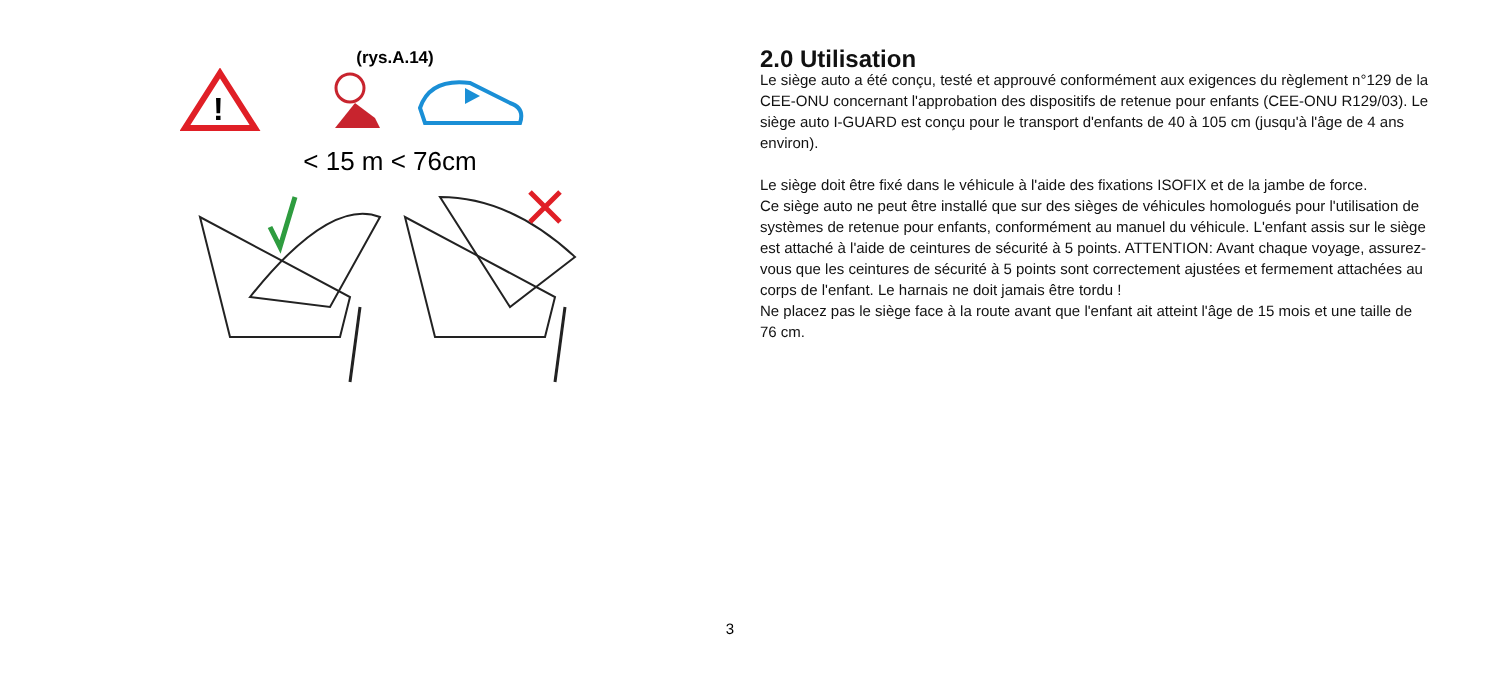(rys.A.14)
!
< 15 m < 76cm
2.0 Utilisation
Le siège auto a été conçu, testé et approuvé conformément aux exigences du règlement n°129 de la CEE-ONU concernant l'approbation des dispositifs de retenue pour enfants (CEE-ONU R129/03). Le siège auto I-GUARD est conçu pour le transport d'enfants de 40 à 105 cm (jusqu'à l'âge de 4 ans environ).
Le siège doit être fixé dans le véhicule à l'aide des fixations ISOFIX et de la jambe de force.
Ce siège auto ne peut être installé que sur des sièges de véhicules homologués pour l'utilisation de systèmes de retenue pour enfants, conformément au manuel du véhicule. L'enfant assis sur le siège est attaché à l'aide de ceintures de sécurité à 5 points. ATTENTION: Avant chaque voyage, assurez-vous que les ceintures de sécurité à 5 points sont correctement ajustées et fermement attachées au corps de l'enfant. Le harnais ne doit jamais être tordu !
Ne placez pas le siège face à la route avant que l'enfant ait atteint l'âge de 15 mois et une taille de 76 cm.
3